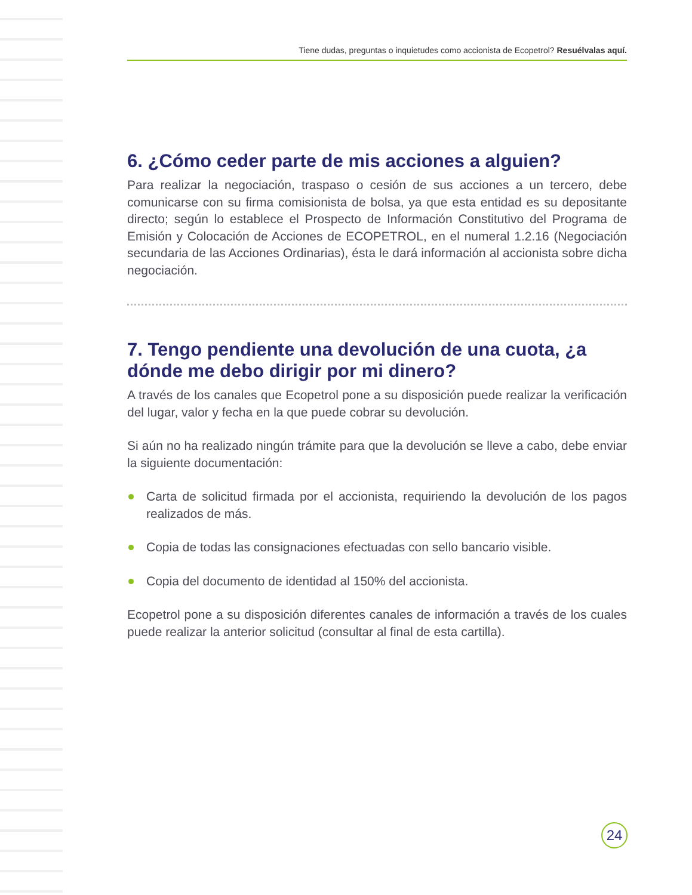Tiene dudas, preguntas o inquietudes como accionista de Ecopetrol? Resuélvalas aquí.
6. ¿Cómo ceder parte de mis acciones a alguien?
Para realizar la negociación, traspaso o cesión de sus acciones a un tercero, debe comunicarse con su firma comisionista de bolsa, ya que esta entidad es su depositante directo; según lo establece el Prospecto de Información Constitutivo del Programa de Emisión y Colocación de Acciones de ECOPETROL, en el numeral 1.2.16 (Negociación secundaria de las Acciones Ordinarias), ésta le dará información al accionista sobre dicha negociación.
7. Tengo pendiente una devolución de una cuota, ¿a dónde me debo dirigir por mi dinero?
A través de los canales que Ecopetrol pone a su disposición puede realizar la verificación del lugar, valor y fecha en la que puede cobrar su devolución.
Si aún no ha realizado ningún trámite para que la devolución se lleve a cabo, debe enviar la siguiente documentación:
Carta de solicitud firmada por el accionista, requiriendo la devolución de los pagos realizados de más.
Copia de todas las consignaciones efectuadas con sello bancario visible.
Copia del documento de identidad al 150% del accionista.
Ecopetrol pone a su disposición diferentes canales de información a través de los cuales puede realizar la anterior solicitud (consultar al final de esta cartilla).
24